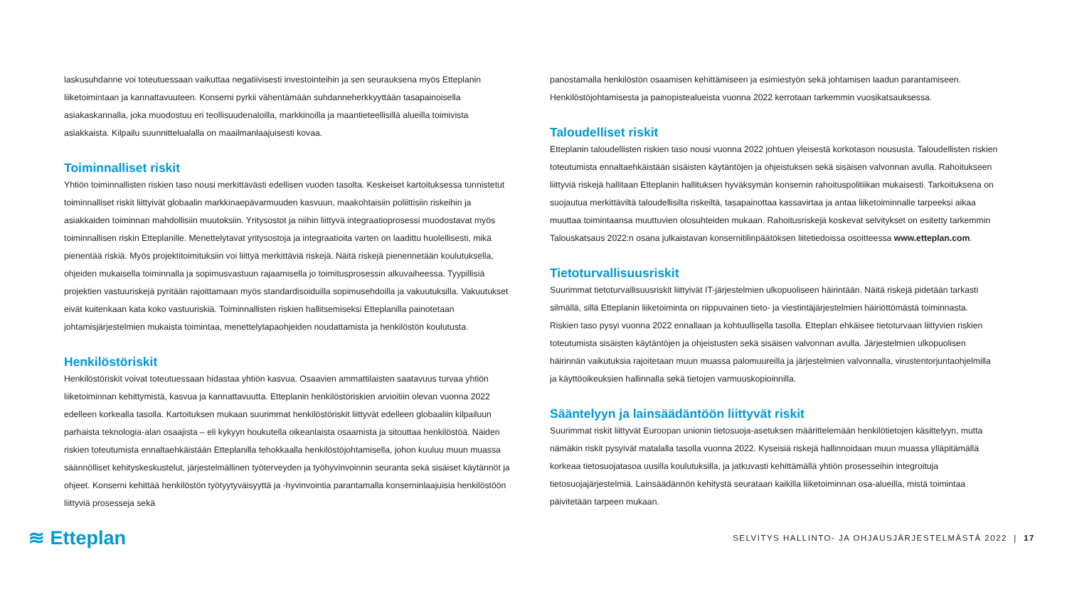laskusuhdanne voi toteutuessaan vaikuttaa negatiivisesti investointeihin ja sen seurauksena myös Etteplanin liiketoimintaan ja kannattavuuteen. Konserni pyrkii vähentämään suhdanneherkkyyttään tasapainoisella asiakaskannalla, joka muodostuu eri teollisuudenaloilla, markkinoilla ja maantieteellisillä alueilla toimivista asiakkaista. Kilpailu suunnittelualalla on maailmanlaajuisesti kovaa.
Toiminnalliset riskit
Yhtiön toiminnallisten riskien taso nousi merkittävästi edellisen vuoden tasolta. Keskeiset kartoituksessa tunnistetut toiminnalliset riskit liittyivät globaalin markkinaepävarmuuden kasvuun, maakohtaisiin poliittisiin riskeihin ja asiakkaiden toiminnan mahdollisiin muutoksiin. Yritysostot ja niihin liittyvä integraatioprosessi muodostavat myös toiminnallisen riskin Etteplanille. Menettelytavat yritysostoja ja integraatioita varten on laadittu huolellisesti, mikä pienentää riskiä. Myös projektitoimituksiin voi liittyä merkittäviä riskejä. Näitä riskejä pienennetään koulutuksella, ohjeiden mukaisella toiminnalla ja sopimusvastuun rajaamisella jo toimitusprosessin alkuvaiheessa. Tyypillisiä projektien vastuuriskejä pyritään rajoittamaan myös standardisoiduilla sopimusehdoilla ja vakuutuksilla. Vakuutukset eivät kuitenkaan kata koko vastuuriskiä. Toiminnallisten riskien hallitsemiseksi Etteplanilla painotetaan johtamisjärjestelmien mukaista toimintaa, menettelytapaohjeiden noudattamista ja henkilöstön koulutusta.
Henkilöstöriskit
Henkilöstöriskit voivat toteutuessaan hidastaa yhtiön kasvua. Osaavien ammattilaisten saatavuus turvaa yhtiön liiketoiminnan kehittymistä, kasvua ja kannattavuutta. Etteplanin henkilöstöriskien arvioitiin olevan vuonna 2022 edelleen korkealla tasolla. Kartoituksen mukaan suurimmat henkilöstöriskit liittyvät edelleen globaaliin kilpailuun parhaista teknologia-alan osaajista – eli kykyyn houkutella oikeanlaista osaamista ja sitouttaa henkilöstöä. Näiden riskien toteutumista ennaltaehkäistään Etteplanilla tehokkaalla henkilöstöjohtamisella, johon kuuluu muun muassa säännölliset kehityskeskustelut, järjestelmällinen työterveyden ja työhyvinvoinnin seuranta sekä sisäiset käytännöt ja ohjeet. Konserni kehittää henkilöstön työtyytyväisyyttä ja -hyvinvointia parantamalla konserninlaajuisia henkilöstöön liittyviä prosesseja sekä
panostamalla henkilöstön osaamisen kehittämiseen ja esimiestyön sekä johtamisen laadun parantamiseen. Henkilöstöjohtamisesta ja painopistealueista vuonna 2022 kerrotaan tarkemmin vuosikatsauksessa.
Taloudelliset riskit
Etteplanin taloudellisten riskien taso nousi vuonna 2022 johtuen yleisestä korkotason noususta. Taloudellisten riskien toteutumista ennaltaehkäistään sisäisten käytäntöjen ja ohjeistuksen sekä sisäisen valvonnan avulla. Rahoitukseen liittyviä riskejä hallitaan Etteplanin hallituksen hyväksymän konsernin rahoituspolitiikan mukaisesti. Tarkoituksena on suojautua merkittäviltä taloudellisilta riskeiltä, tasapainottaa kassavirtaa ja antaa liiketoiminnalle tarpeeksi aikaa muuttaa toimintaansa muuttuvien olosuhteiden mukaan. Rahoitusriskejä koskevat selvitykset on esitetty tarkemmin Talouskatsaus 2022:n osana julkaistavan konsernitilinpäätöksen liitetiedoissa osoitteessa www.etteplan.com.
Tietoturvallisuusriskit
Suurimmat tietoturvallisuusriskit liittyivät IT-järjestelmien ulkopuoliseen häirintään. Näitä riskejä pidetään tarkasti silmällä, sillä Etteplanin liiketoiminta on riippuvainen tieto- ja viestintäjärjestelmien häiriöttömästä toiminnasta. Riskien taso pysyi vuonna 2022 ennallaan ja kohtuullisella tasolla. Etteplan ehkäisee tietoturvaan liittyvien riskien toteutumista sisäisten käytäntöjen ja ohjeistusten sekä sisäisen valvonnan avulla. Järjestelmien ulkopuolisen häirinnän vaikutuksia rajoitetaan muun muassa palomuureilla ja järjestelmien valvonnalla, virustentorjuntaohjelmilla ja käyttöoikeuksien hallinnalla sekä tietojen varmuuskopioinnilla.
Sääntelyyn ja lainsäädäntöön liittyvät riskit
Suurimmat riskit liittyvät Euroopan unionin tietosuoja-asetuksen määrittelemään henkilötietojen käsittelyyn, mutta nämäkin riskit pysyivät matalalla tasolla vuonna 2022. Kyseisiä riskejä hallinnoidaan muun muassa ylläpitämällä korkeaa tietosuojatasoa uusilla koulutuksilla, ja jatkuvasti kehittämällä yhtiön prosesseihin integroituja tietosuojajärjestelmiä. Lainsäädännön kehitystä seurataan kaikilla liiketoiminnan osa-alueilla, mistä toimintaa päivitetään tarpeen mukaan.
≋ Etteplan
SELVITYS HALLINTO- JA OHJAUSJÄRJESTELMÄSTÄ 2022 | 17